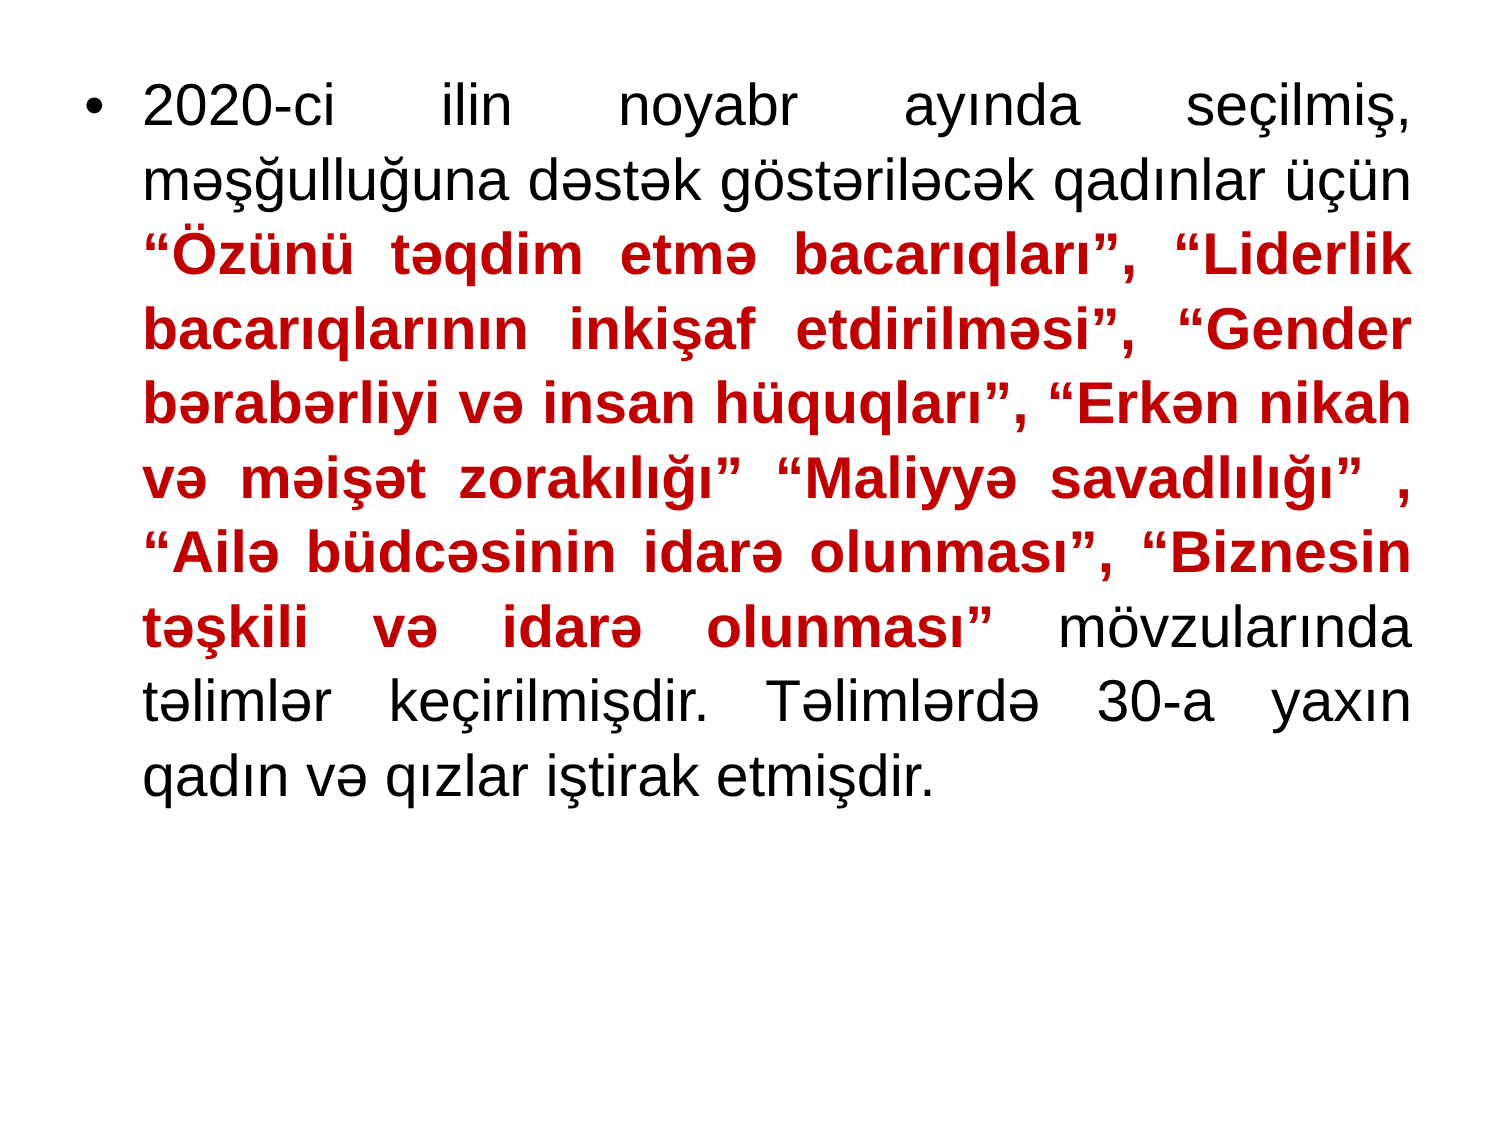• 2020-ci ilin noyabr ayında seçilmiş, məşğulluğuna dəstək göstəriləcək qadınlar üçün “Özünü təqdim etmə bacarıqları”, “Liderlik bacarıqlarının inkişaf etdirilməsi”, “Gender bərabərliyi və insan hüquqları”, “Erkən nikah və məişət zorakılığı” “Maliyyə savadlılığı” , “Ailə büdcəsinin idarə olunması”, “Biznesin təşkili və idarə olunması” mövzularında təlimlər keçirilmişdir. Təlimlərdə 30-a yaxın qadın və qızlar iştirak etmişdir.